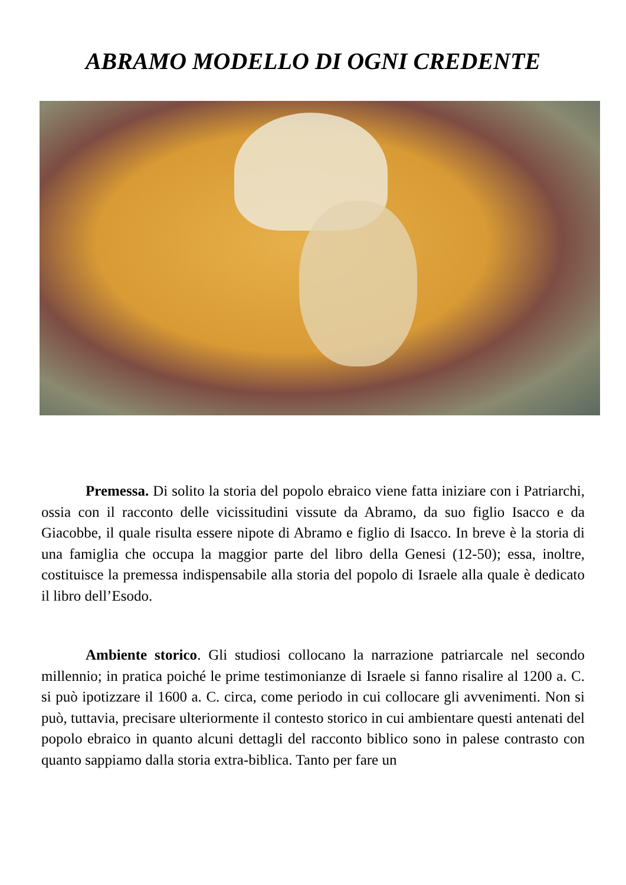ABRAMO MODELLO DI OGNI CREDENTE
Premessa. Di solito la storia del popolo ebraico viene fatta iniziare con i Patriarchi, ossia con il racconto delle vicissitudini vissute da Abramo, da suo figlio Isacco e da Giacobbe, il quale risulta essere nipote di Abramo e figlio di Isacco. In breve è la storia di una famiglia che occupa la maggior parte del libro della Genesi (12-50); essa, inoltre, costituisce la premessa indispensabile alla storia del popolo di Israele alla quale è dedicato il libro dell’Esodo.
Ambiente storico. Gli studiosi collocano la narrazione patriarcale nel secondo millennio; in pratica poiché le prime testimonianze di Israele si fanno risalire al 1200 a. C. si può ipotizzare il 1600 a. C. circa, come periodo in cui collocare gli avvenimenti. Non si può, tuttavia, precisare ulteriormente il contesto storico in cui ambientare questi antenati del popolo ebraico in quanto alcuni dettagli del racconto biblico sono in palese contrasto con quanto sappiamo dalla storia extra-biblica. Tanto per fare un